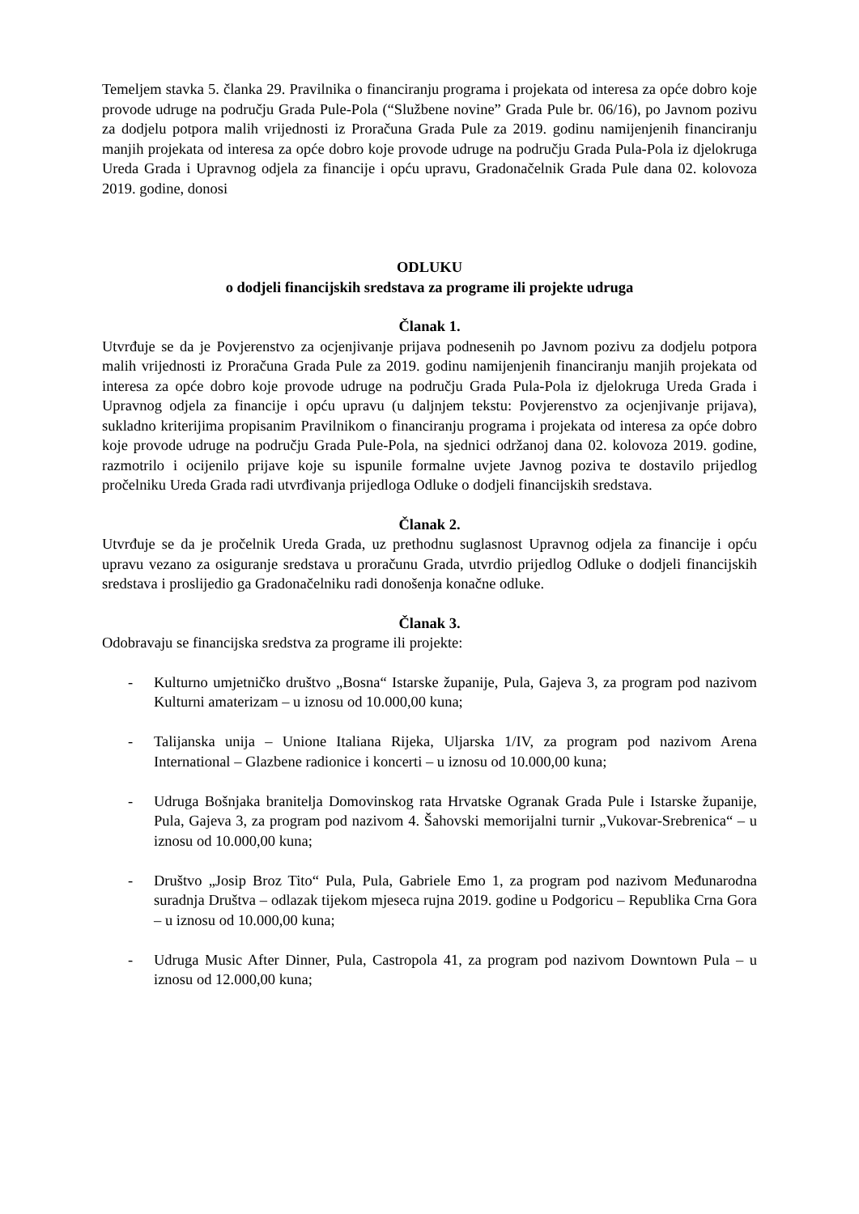Temeljem stavka 5. članka 29. Pravilnika o financiranju programa i projekata od interesa za opće dobro koje provode udruge na području Grada Pule-Pola (“Službene novine” Grada Pule br. 06/16), po Javnom pozivu za dodjelu potpora malih vrijednosti iz Proračuna Grada Pule za 2019. godinu namijenjenih financiranju manjih projekata od interesa za opće dobro koje provode udruge na području Grada Pula-Pola iz djelokruga Ureda Grada i Upravnog odjela za financije i opću upravu, Gradonačelnik Grada Pule dana 02. kolovoza 2019. godine, donosi
ODLUKU
o dodjeli financijskih sredstava za programe ili projekte udruga
Članak 1.
Utvrđuje se da je Povjerenstvo za ocjenjivanje prijava podnesenih po Javnom pozivu za dodjelu potpora malih vrijednosti iz Proračuna Grada Pule za 2019. godinu namijenjenih financiranju manjih projekata od interesa za opće dobro koje provode udruge na području Grada Pula-Pola iz djelokruga Ureda Grada i Upravnog odjela za financije i opću upravu (u daljnjem tekstu: Povjerenstvo za ocjenjivanje prijava), sukladno kriterijima propisanim Pravilnikom o financiranju programa i projekata od interesa za opće dobro koje provode udruge na području Grada Pule-Pola, na sjednici održanoj dana 02. kolovoza 2019. godine, razmotrilo i ocijenilo prijave koje su ispunile formalne uvjete Javnog poziva te dostavilo prijedlog pročelniku Ureda Grada radi utvrđivanja prijedloga Odluke o dodjeli financijskih sredstava.
Članak 2.
Utvrđuje se da je pročelnik Ureda Grada, uz prethodnu suglasnost Upravnog odjela za financije i opću upravu vezano za osiguranje sredstava u proračunu Grada, utvrdio prijedlog Odluke o dodjeli financijskih sredstava i proslijedio ga Gradonačelniku radi donošenja konačne odluke.
Članak 3.
Odobravaju se financijska sredstva za programe ili projekte:
- Kulturno umjetničko društvo „Bosna“ Istarske županije, Pula, Gajeva 3, za program pod nazivom Kulturni amaterizam – u iznosu od 10.000,00 kuna;
- Talijanska unija – Unione Italiana Rijeka, Uljarska 1/IV, za program pod nazivom Arena International – Glazbene radionice i koncerti – u iznosu od 10.000,00 kuna;
- Udruga Bošnjaka branitelja Domovinskog rata Hrvatske Ogranak Grada Pule i Istarske županije, Pula, Gajeva 3, za program pod nazivom 4. Šahovski memorijalni turnir „Vukovar-Srebrenica“ – u iznosu od 10.000,00 kuna;
- Društvo „Josip Broz Tito“ Pula, Pula, Gabriele Emo 1, za program pod nazivom Međunarodna suradnja Društva – odlazak tijekom mjeseca rujna 2019. godine u Podgoricu – Republika Crna Gora – u iznosu od 10.000,00 kuna;
- Udruga Music After Dinner, Pula, Castropola 41, za program pod nazivom Downtown Pula – u iznosu od 12.000,00 kuna;